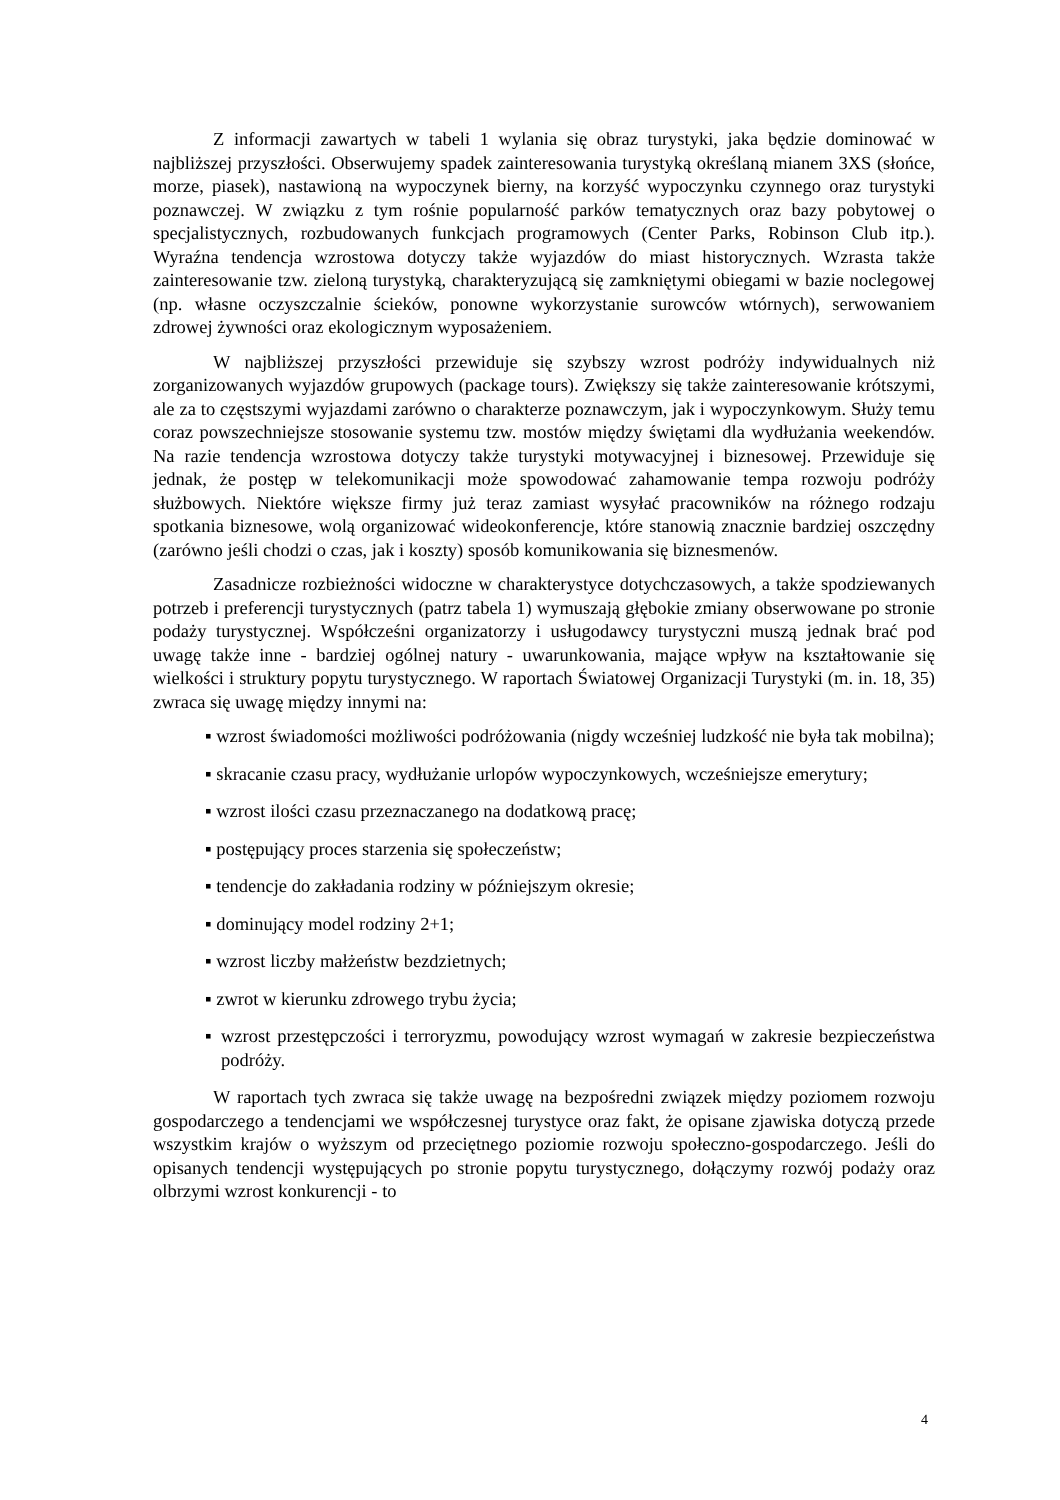Z informacji zawartych w tabeli 1 wylania się obraz turystyki, jaka będzie dominować w najbliższej przyszłości. Obserwujemy spadek zainteresowania turystyką określaną mianem 3XS (słońce, morze, piasek), nastawioną na wypoczynek bierny, na korzyść wypoczynku czynnego oraz turystyki poznawczej. W związku z tym rośnie popularność parków tematycznych oraz bazy pobytowej o specjalistycznych, rozbudowanych funkcjach programowych (Center Parks, Robinson Club itp.). Wyraźna tendencja wzrostowa dotyczy także wyjazdów do miast historycznych. Wzrasta także zainteresowanie tzw. zieloną turystyką, charakteryzującą się zamkniętymi obiegami w bazie noclegowej (np. własne oczyszczalnie ścieków, ponowne wykorzystanie surowców wtórnych), serwowaniem zdrowej żywności oraz ekologicznym wyposażeniem.
W najbliższej przyszłości przewiduje się szybszy wzrost podróży indywidualnych niż zorganizowanych wyjazdów grupowych (package tours). Zwiększy się także zainteresowanie krótszymi, ale za to częstszymi wyjazdami zarówno o charakterze poznawczym, jak i wypoczynkowym. Służy temu coraz powszechniejsze stosowanie systemu tzw. mostów między świętami dla wydłużania weekendów. Na razie tendencja wzrostowa dotyczy także turystyki motywacyjnej i biznesowej. Przewiduje się jednak, że postęp w telekomunikacji może spowodować zahamowanie tempa rozwoju podróży służbowych. Niektóre większe firmy już teraz zamiast wysyłać pracowników na różnego rodzaju spotkania biznesowe, wolą organizować wideokonferencje, które stanowią znacznie bardziej oszczędny (zarówno jeśli chodzi o czas, jak i koszty) sposób komunikowania się biznesmenów.
Zasadnicze rozbieżności widoczne w charakterystyce dotychczasowych, a także spodziewanych potrzeb i preferencji turystycznych (patrz tabela 1) wymuszają głębokie zmiany obserwowane po stronie podaży turystycznej. Współcześni organizatorzy i usługodawcy turystyczni muszą jednak brać pod uwagę także inne - bardziej ogólnej natury - uwarunkowania, mające wpływ na kształtowanie się wielkości i struktury popytu turystycznego. W raportach Światowej Organizacji Turystyki (m. in. 18, 35) zwraca się uwagę między innymi na:
▪ wzrost świadomości możliwości podróżowania (nigdy wcześniej ludzkość nie była tak mobilna);
▪ skracanie czasu pracy, wydłużanie urlopów wypoczynkowych, wcześniejsze emerytury;
▪ wzrost ilości czasu przeznaczanego na dodatkową pracę;
▪ postępujący proces starzenia się społeczeństw;
▪ tendencje do zakładania rodziny w późniejszym okresie;
▪ dominujący model rodziny 2+1;
▪ wzrost liczby małżeństw bezdzietnych;
▪ zwrot w kierunku zdrowego trybu życia;
▪ wzrost przestępczości i terroryzmu, powodujący wzrost wymagań w zakresie bezpieczeństwa podróży.
W raportach tych zwraca się także uwagę na bezpośredni związek między poziomem rozwoju gospodarczego a tendencjami we współczesnej turystyce oraz fakt, że opisane zjawiska dotyczą przede wszystkim krajów o wyższym od przeciętnego poziomie rozwoju społeczno-gospodarczego. Jeśli do opisanych tendencji występujących po stronie popytu turystycznego, dołączymy rozwój podaży oraz olbrzymi wzrost konkurencji - to
4